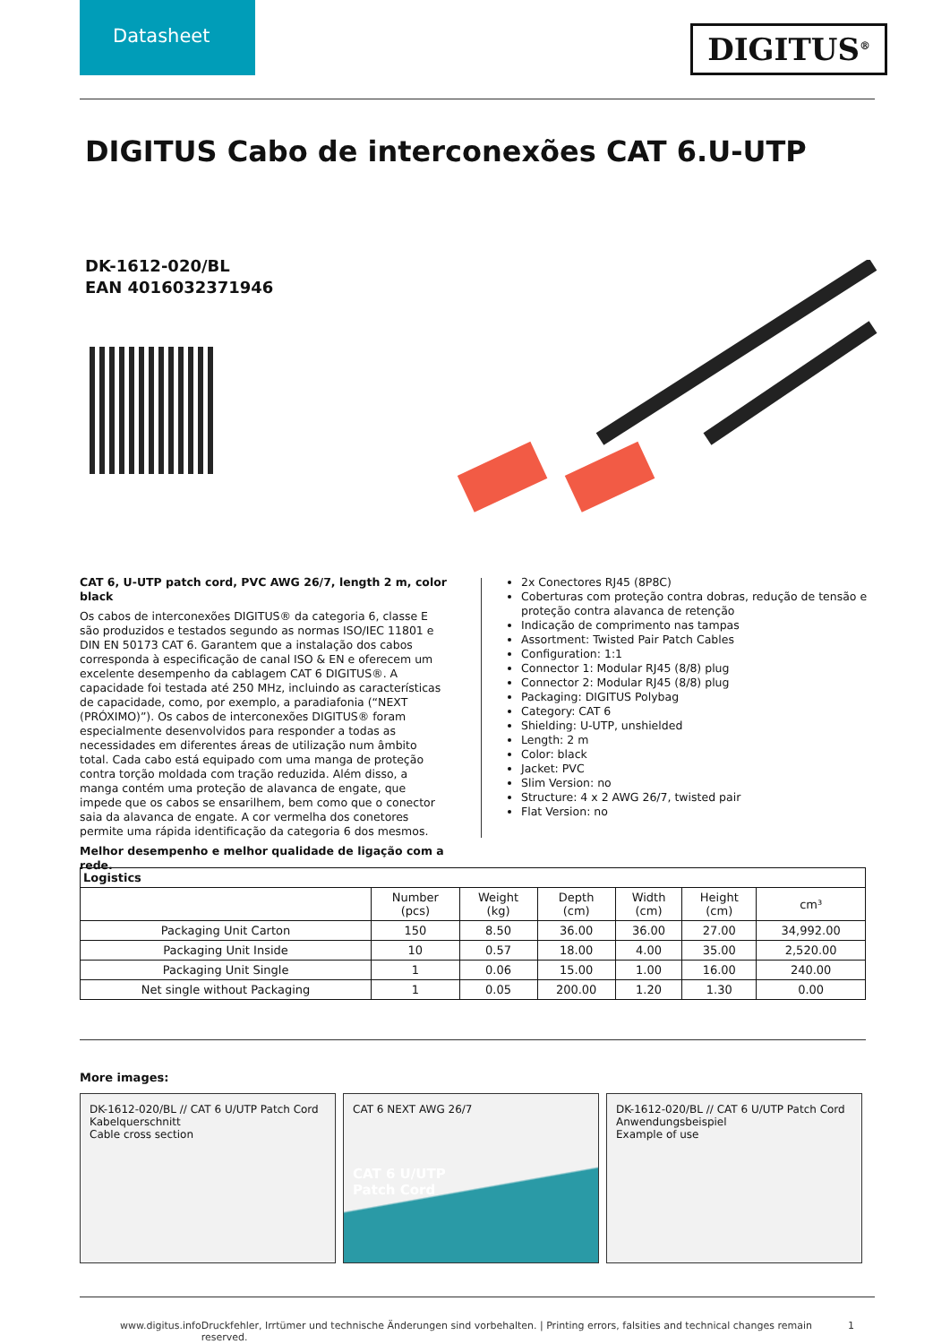Datasheet
DIGITUS<sup>®</sup>
DIGITUS Cabo de interconexões CAT 6.U-UTP
DK-1612-020/BL
EAN 4016032371946
CAT 6, U-UTP patch cord, PVC AWG 26/7, length 2 m, color black
Os cabos de interconexões DIGITUS® da categoria 6, classe E são produzidos e testados segundo as normas ISO/IEC 11801 e DIN EN 50173 CAT 6. Garantem que a instalação dos cabos corresponda à especificação de canal ISO & EN e oferecem um excelente desempenho da cablagem CAT 6 DIGITUS®. A capacidade foi testada até 250 MHz, incluindo as características de capacidade, como, por exemplo, a paradiafonia (“NEXT (PRÓXIMO)”). Os cabos de interconexões DIGITUS® foram especialmente desenvolvidos para responder a todas as necessidades em diferentes áreas de utilização num âmbito total. Cada cabo está equipado com uma manga de proteção contra torção moldada com tração reduzida. Além disso, a manga contém uma proteção de alavanca de engate, que impede que os cabos se ensarilhem, bem como que o conector saia da alavanca de engate. A cor vermelha dos conetores permite uma rápida identificação da categoria 6 dos mesmos.
Melhor desempenho e melhor qualidade de ligação com a rede.
2x Conectores RJ45 (8P8C)
Coberturas com proteção contra dobras, redução de tensão e proteção contra alavanca de retenção
Indicação de comprimento nas tampas
Assortment: Twisted Pair Patch Cables
Configuration: 1:1
Connector 1: Modular RJ45 (8/8) plug
Connector 2: Modular RJ45 (8/8) plug
Packaging: DIGITUS Polybag
Category: CAT 6
Shielding: U-UTP, unshielded
Length: 2 m
Color: black
Jacket: PVC
Slim Version: no
Structure: 4 x 2 AWG 26/7, twisted pair
Flat Version: no
| Logistics | | | | | | |
| --- | --- | --- | --- | --- | --- | --- |
| | Number (pcs) | Weight (kg) | Depth (cm) | Width (cm) | Height (cm) | cm³ |
| Packaging Unit Carton | 150 | 8.50 | 36.00 | 36.00 | 27.00 | 34,992.00 |
| Packaging Unit Inside | 10 | 0.57 | 18.00 | 4.00 | 35.00 | 2,520.00 |
| Packaging Unit Single | 1 | 0.06 | 15.00 | 1.00 | 16.00 | 240.00 |
| Net single without Packaging | 1 | 0.05 | 200.00 | 1.20 | 1.30 | 0.00 |
More images:
DK-1612-020/BL // CAT 6 U/UTP Patch Cord
Kabelquerschnitt
Cable cross section
CAT 6 NEXT AWG 26/7
CAT 6 U/UTP
Patch Cord
DK-1612-020/BL // CAT 6 U/UTP Patch Cord
Anwendungsbeispiel
Example of use
www.digitus.info Druckfehler, Irrtümer und technische Änderungen sind vorbehalten. | Printing errors, falsities and technical changes remain reserved. 1